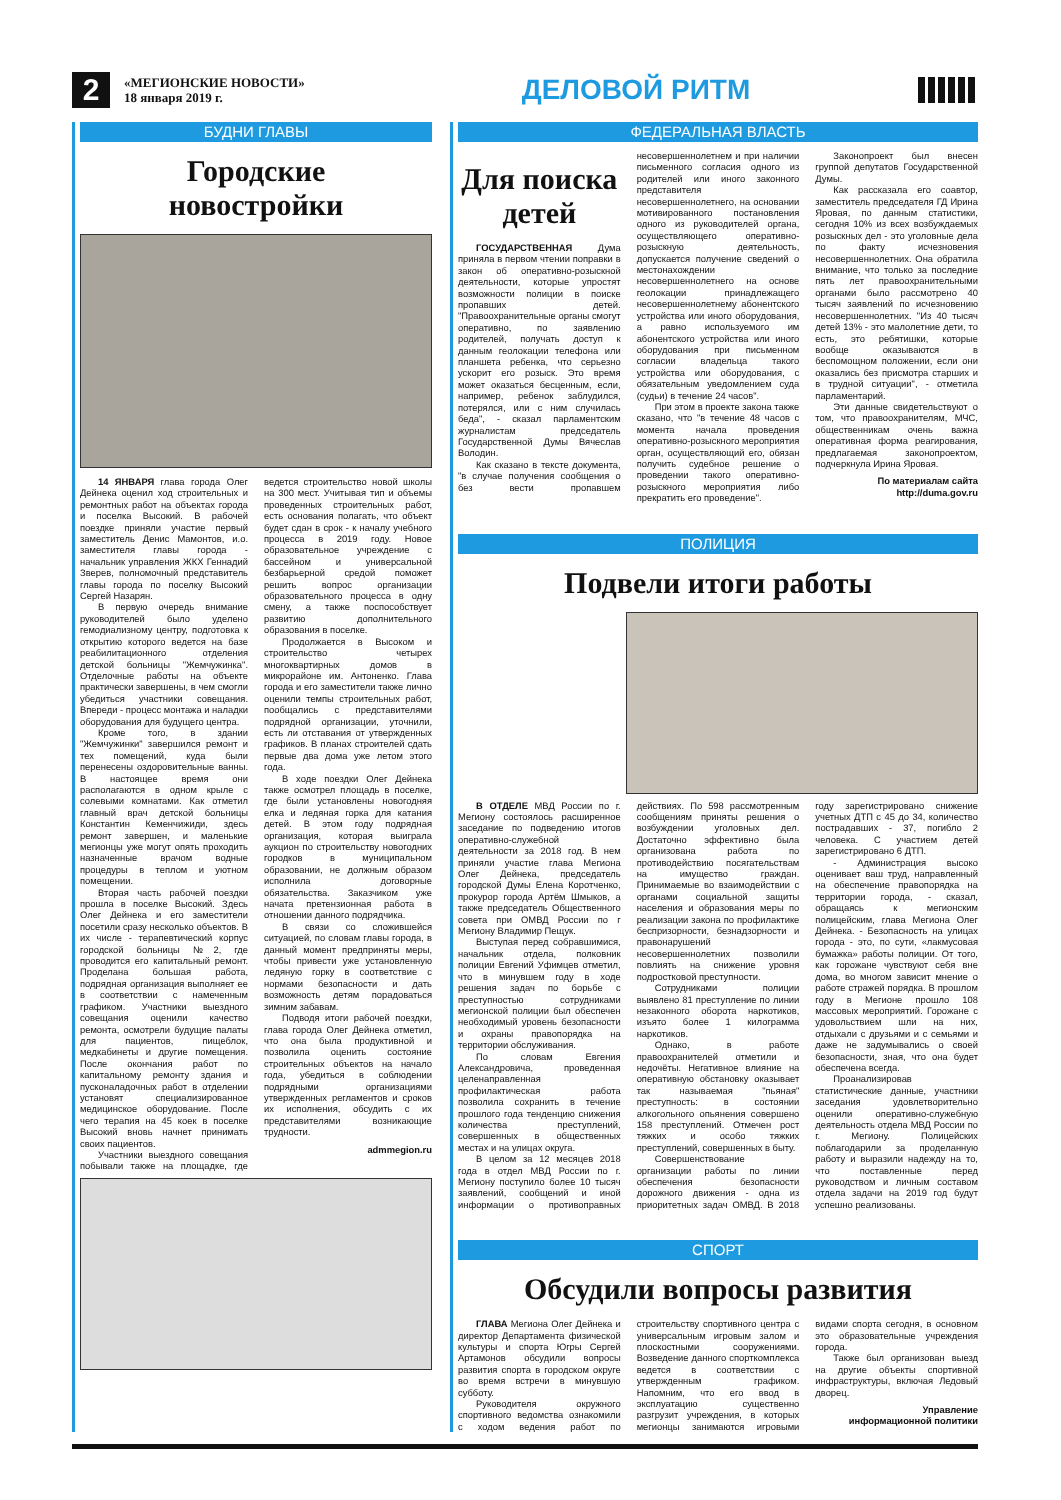2
«МЕГИОНСКИЕ НОВОСТИ»
18 января 2019 г.
ДЕЛОВОЙ РИТМ
БУДНИ ГЛАВЫ
Городские
новостройки
14 ЯНВАРЯ глава города Олег Дейнека оценил ход строительных и ремонтных работ на объектах города и поселка Высокий. В рабочей поездке приняли участие первый заместитель Денис Мамонтов, и.о. заместителя главы города - начальник управления ЖКХ Геннадий Зверев, полномочный представитель главы города по поселку Высокий Сергей Назарян.
В первую очередь внимание руководителей было уделено гемодиализному центру, подготовка к открытию которого ведется на базе реабилитационного отделения детской больницы "Жемчужинка". Отделочные работы на объекте практически завершены, в чем смогли убедиться участники совещания. Впереди - процесс монтажа и наладки оборудования для будущего центра.
Кроме того, в здании "Жемчужинки" завершился ремонт и тех помещений, куда были перенесены оздоровительные ванны. В настоящее время они располагаются в одном крыле с солевыми комнатами. Как отметил главный врач детской больницы Константин Кеменчижиди, здесь ремонт завершен, и маленькие мегионцы уже могут опять проходить назначенные врачом водные процедуры в теплом и уютном помещении.
Вторая часть рабочей поездки прошла в поселке Высокий. Здесь Олег Дейнека и его заместители посетили сразу несколько объектов. В их числе - терапевтический корпус городской больницы №2, где проводится его капитальный ремонт. Проделана большая работа, подрядная организация выполняет ее в соответствии с намеченным графиком. Участники выездного совещания оценили качество ремонта, осмотрели будущие палаты для пациентов, пищеблок, медкабинеты и другие помещения. После окончания работ по капитальному ремонту здания и пусконаладочных работ в отделении установят специализированное медицинское оборудование. После чего терапия на 45 коек в поселке Высокий вновь начнет принимать своих пациентов.
Участники выездного совещания побывали также на площадке, где ведется строительство новой школы на 300 мест. Учитывая тип и объемы проведенных строительных работ, есть основания полагать, что объект будет сдан в срок - к началу учебного процесса в 2019 году. Новое образовательное учреждение с бассейном и универсальной безбарьерной средой поможет решить вопрос организации образовательного процесса в одну смену, а также поспособствует развитию дополнительного образования в поселке.
Продолжается в Высоком и строительство четырех многоквартирных домов в микрорайоне им. Антоненко. Глава города и его заместители также лично оценили темпы строительных работ, пообщались с представителями подрядной организации, уточнили, есть ли отставания от утвержденных графиков. В планах строителей сдать первые два дома уже летом этого года.
В ходе поездки Олег Дейнека также осмотрел площадь в поселке, где были установлены новогодняя елка и ледяная горка для катания детей. В этом году подрядная организация, которая выиграла аукцион по строительству новогодних городков в муниципальном образовании, не должным образом исполнила договорные обязательства. Заказчиком уже начата претензионная работа в отношении данного подрядчика.
В связи со сложившейся ситуацией, по словам главы города, в данный момент предприняты меры, чтобы привести уже установленную ледяную горку в соответствие с нормами безопасности и дать возможность детям порадоваться зимним забавам.
Подводя итоги рабочей поездки, глава города Олег Дейнека отметил, что она была продуктивной и позволила оценить состояние строительных объектов на начало года, убедиться в соблюдении подрядными организациями утвержденных регламентов и сроков их исполнения, обсудить с их представителями возникающие трудности.
admmegion.ru
ФЕДЕРАЛЬНАЯ ВЛАСТЬ
Для поиска детей
ГОСУДАРСТВЕННАЯ Дума приняла в первом чтении поправки в закон об оперативно-розыскной деятельности, которые упростят возможности полиции в поиске пропавших детей. "Правоохранительные органы смогут оперативно, по заявлению родителей, получать доступ к данным геолокации телефона или планшета ребенка, что серьезно ускорит его розыск. Это время может оказаться бесценным, если, например, ребенок заблудился, потерялся, или с ним случилась беда", - сказал парламентским журналистам председатель Государственной Думы Вячеслав Володин.
Как сказано в тексте документа, "в случае получения сообщения о без вести пропавшем несовершеннолетнем и при наличии письменного согласия одного из родителей или иного законного представителя несовершеннолетнего, на основании мотивированного постановления одного из руководителей органа, осуществляющего оперативно-розыскную деятельность, допускается получение сведений о местонахождении несовершеннолетнего на основе геолокации принадлежащего несовершеннолетнему абонентского устройства или иного оборудования, а равно используемого им абонентского устройства или иного оборудования при письменном согласии владельца такого устройства или оборудования, с обязательным уведомлением суда (судьи) в течение 24 часов".
При этом в проекте закона также сказано, что "в течение 48 часов с момента начала проведения оперативно-розыскного мероприятия орган, осуществляющий его, обязан получить судебное решение о проведении такого оперативно-розыскного мероприятия либо прекратить его проведение".
Законопроект был внесен группой депутатов Государственной Думы.
Как рассказала его соавтор, заместитель председателя ГД Ирина Яровая, по данным статистики, сегодня 10% из всех возбуждаемых розыскных дел - это уголовные дела по факту исчезновения несовершеннолетних. Она обратила внимание, что только за последние пять лет правоохранительными органами было рассмотрено 40 тысяч заявлений по исчезновению несовершеннолетних. "Из 40 тысяч детей 13% - это малолетние дети, то есть, это ребятишки, которые вообще оказываются в беспомощном положении, если они оказались без присмотра старших и в трудной ситуации", - отметила парламентарий.
Эти данные свидетельствуют о том, что правоохранителям, МЧС, общественникам очень важна оперативная форма реагирования, предлагаемая законопроектом, подчеркнула Ирина Яровая.
По материалам сайта
http://duma.gov.ru
ПОЛИЦИЯ
Подвели итоги работы
В ОТДЕЛЕ МВД России по г. Мегиону состоялось расширенное заседание по подведению итогов оперативно-служебной деятельности за 2018 год. В нем приняли участие глава Мегиона Олег Дейнека, председатель городской Думы Елена Коротченко, прокурор города Артём Шмыков, а также председатель Общественного совета при ОМВД России по г Мегиону Владимир Пещук.
Выступая перед собравшимися, начальник отдела, полковник полиции Евгений Уфимцев отметил, что в минувшем году в ходе решения задач по борьбе с преступностью сотрудниками мегионской полиции был обеспечен необходимый уровень безопасности и охраны правопорядка на территории обслуживания.
По словам Евгения Александровича, проведенная целенаправленная профилактическая работа позволила сохранить в течение прошлого года тенденцию снижения количества преступлений, совершенных в общественных местах и на улицах округа.
В целом за 12 месяцев 2018 года в отдел МВД России по г. Мегиону поступило более 10 тысяч заявлений, сообщений и иной информации о противоправных действиях. По 598 рассмотренным сообщениям приняты решения о возбуждении уголовных дел. Достаточно эффективно была организована работа по противодействию посягательствам на имущество граждан. Принимаемые во взаимодействии с органами социальной защиты населения и образования меры по реализации закона по профилактике беспризорности, безнадзорности и правонарушений несовершеннолетних позволили повлиять на снижение уровня подростковой преступности.
Сотрудниками полиции выявлено 81 преступление по линии незаконного оборота наркотиков, изъято более 1 килограмма наркотиков.
Однако, в работе правоохранителей отметили и недочёты. Негативное влияние на оперативную обстановку оказывает так называемая "пьяная" преступность: в состоянии алкогольного опьянения совершено 158 преступлений. Отмечен рост тяжких и особо тяжких преступлений, совершенных в быту.
Совершенствование организации работы по линии обеспечения безопасности дорожного движения - одна из приоритетных задач ОМВД. В 2018 году зарегистрировано снижение учетных ДТП с 45 до 34, количество пострадавших - 37, погибло 2 человека. С участием детей зарегистрировано 6 ДТП.
- Администрация высоко оценивает ваш труд, направленный на обеспечение правопорядка на территории города, - сказал, обращаясь к мегионским полицейским, глава Мегиона Олег Дейнека. - Безопасность на улицах города - это, по сути, «лакмусовая бумажка» работы полиции. От того, как горожане чувствуют себя вне дома, во многом зависит мнение о работе стражей порядка. В прошлом году в Мегионе прошло 108 массовых мероприятий. Горожане с удовольствием шли на них, отдыхали с друзьями и с семьями и даже не задумывались о своей безопасности, зная, что она будет обеспечена всегда.
Проанализировав статистические данные, участники заседания удовлетворительно оценили оперативно-служебную деятельность отдела МВД России по г. Мегиону. Полицейских поблагодарили за проделанную работу и выразили надежду на то, что поставленные перед руководством и личным составом отдела задачи на 2019 год будут успешно реализованы.
СПОРТ
Обсудили вопросы развития
ГЛАВА Мегиона Олег Дейнека и директор Департамента физической культуры и спорта Югры Сергей Артамонов обсудили вопросы развития спорта в городском округе во время встречи в минувшую субботу.
Руководителя окружного спортивного ведомства ознакомили с ходом ведения работ по строительству спортивного центра с универсальным игровым залом и плоскостными сооружениями. Возведение данного спорткомплекса ведется в соответствии с утвержденным графиком. Напомним, что его ввод в эксплуатацию существенно разгрузит учреждения, в которых мегионцы занимаются игровыми видами спорта сегодня, в основном это образовательные учреждения города.
Также был организован выезд на другие объекты спортивной инфраструктуры, включая Ледовый дворец.
Управление
информационной политики